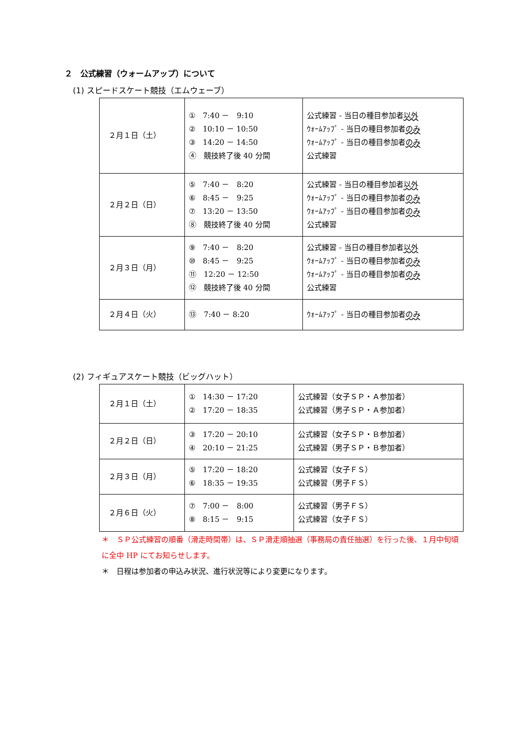２　公式練習（ウォームアップ）について
(1) スピードスケート競技（エムウェーブ）
| ２月１日（土） | ① 7:40 － 9:10 ② 10:10 － 10:50 ③ 14:20 － 14:50 ④ 競技終了後 40 分間 | 公式練習 - 当日の種目参加者 以外 ｳｫｰﾑｱｯﾌﾟ - 当日の種目参加者 のみ ｳｫｰﾑｱｯﾌﾟ - 当日の種目参加者 のみ 公式練習 |
| ２月２日（日） | ⑤ 7:40 － 8:20 ⑥ 8:45 － 9:25 ⑦ 13:20 － 13:50 ⑧ 競技終了後 40 分間 | 公式練習 - 当日の種目参加者 以外 ｳｫｰﾑｱｯﾌﾟ - 当日の種目参加者 のみ ｳｫｰﾑｱｯﾌﾟ - 当日の種目参加者 のみ 公式練習 |
| ２月３日（月） | ⑨ 7:40 － 8:20 ⑩ 8:45 － 9:25 ⑪ 12:20 － 12:50 ⑫ 競技終了後 40 分間 | 公式練習 - 当日の種目参加者 以外 ｳｫｰﾑｱｯﾌﾟ - 当日の種目参加者 のみ ｳｫｰﾑｱｯﾌﾟ - 当日の種目参加者 のみ 公式練習 |
| ２月４日（火） | ⑬ 7:40 － 8:20 | ｳｫｰﾑｱｯﾌﾟ - 当日の種目参加者 のみ |
(2) フィギュアスケート競技（ビッグハット）
| ２月１日（土） | ① 14:30 － 17:20 ② 17:20 － 18:35 | 公式練習（女子ＳＰ・Ａ参加者） 公式練習（男子ＳＰ・Ａ参加者） |
| ２月２日（日） | ③ 17:20 － 20:10 ④ 20:10 － 21:25 | 公式練習（女子ＳＰ・Ｂ参加者） 公式練習（男子ＳＰ・Ｂ参加者） |
| ２月３日（月） | ⑤ 17:20 － 18:20 ⑥ 18:35 － 19:35 | 公式練習（女子ＦＳ） 公式練習（男子ＦＳ） |
| ２月６日（火） | ⑦ 7:00 － 8:00 ⑧ 8:15 － 9:15 | 公式練習（男子ＦＳ） 公式練習（女子ＦＳ） |
＊　ＳＰ公式練習の順番（滑走時間帯）は、ＳＰ滑走順抽選（事務局の責任抽選）を行った後、１月中旬頃に全中 HP にてお知らせします。
＊　日程は参加者の申込み状況、進行状況等により変更になります。